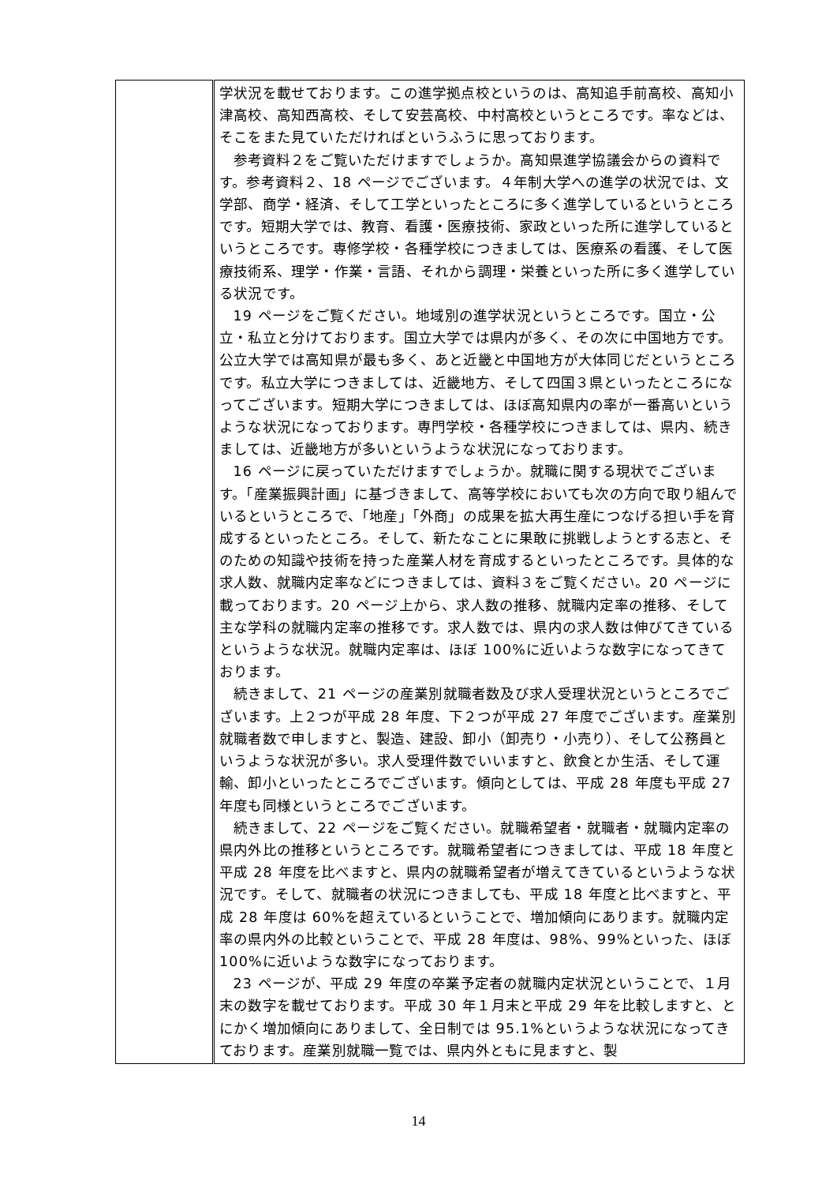| | 学状況を載せております。この進学拠点校というのは、高知追手前高校、高知小津高校、高知西高校、そして安芸高校、中村高校というところです。率などは、そこをまた見ていただければというふうに思っております。 参考資料２をご覧いただけますでしょうか。高知県進学協議会からの資料です。参考資料２、18 ページでございます。４年制大学への進学の状況では、文学部、商学・経済、そして工学といったところに多く進学しているというところです。短期大学では、教育、看護・医療技術、家政といった所に進学しているというところです。専修学校・各種学校につきましては、医療系の看護、そして医療技術系、理学・作業・言語、それから調理・栄養といった所に多く進学している状況です。 19 ページをご覧ください。地域別の進学状況というところです。国立・公立・私立と分けております。国立大学では県内が多く、その次に中国地方です。公立大学では高知県が最も多く、あと近畿と中国地方が大体同じだというところです。私立大学につきましては、近畿地方、そして四国３県といったところになってございます。短期大学につきましては、ほぼ高知県内の率が一番高いというような状況になっております。専門学校・各種学校につきましては、県内、続きましては、近畿地方が多いというような状況になっております。 16 ページに戻っていただけますでしょうか。就職に関する現状でございます。「産業振興計画」に基づきまして、高等学校においても次の方向で取り組んでいるというところで、「地産」「外商」の成果を拡大再生産につなげる担い手を育成するといったところ。そして、新たなことに果敢に挑戦しようとする志と、そのための知識や技術を持った産業人材を育成するといったところです。具体的な求人数、就職内定率などにつきましては、資料３をご覧ください。20 ページに載っております。20 ページ上から、求人数の推移、就職内定率の推移、そして主な学科の就職内定率の推移です。求人数では、県内の求人数は伸びてきているというような状況。就職内定率は、ほぼ 100%に近いような数字になってきております。 続きまして、21 ページの産業別就職者数及び求人受理状況というところでございます。上２つが平成 28 年度、下２つが平成 27 年度でございます。産業別就職者数で申しますと、製造、建設、卸小（卸売り・小売り）、そして公務員というような状況が多い。求人受理件数でいいますと、飲食とか生活、そして運輸、卸小といったところでございます。傾向としては、平成 28 年度も平成 27 年度も同様というところでございます。 続きまして、22 ページをご覧ください。就職希望者・就職者・就職内定率の県内外比の推移というところです。就職希望者につきましては、平成 18 年度と平成 28 年度を比べますと、県内の就職希望者が増えてきているというような状況です。そして、就職者の状況につきましても、平成 18 年度と比べますと、平成 28 年度は 60%を超えているということで、増加傾向にあります。就職内定率の県内外の比較ということで、平成 28 年度は、98%、99%といった、ほぼ 100%に近いような数字になっております。 23 ページが、平成 29 年度の卒業予定者の就職内定状況ということで、１月末の数字を載せております。平成 30 年１月末と平成 29 年を比較しますと、とにかく増加傾向にありまして、全日制では 95.1%というような状況になってきております。産業別就職一覧では、県内外ともに見ますと、製 |
14